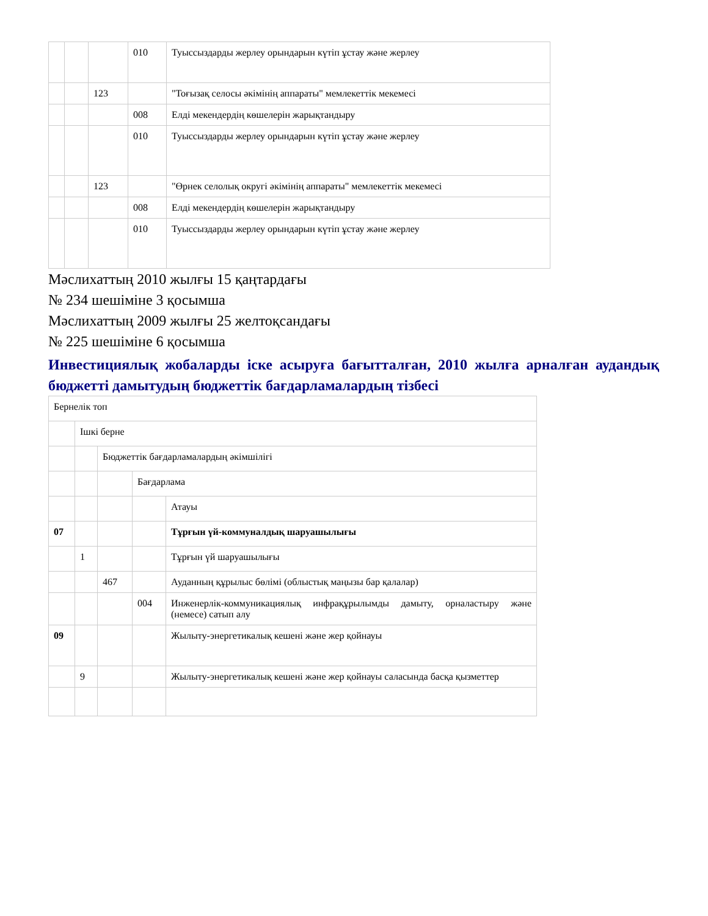| | | | 010 | Туыссыздарды жерлеу орындарын күтіп ұстау және жерлеу |
| | | 123 | | "Тоғызақ селосы әкімінің аппараты" мемлекеттік мекемесі |
| | | | 008 | Елді мекендердің көшелерін жарықтандыру |
| | | | 010 | Туыссыздарды жерлеу орындарын күтіп ұстау және жерлеу |
| | | 123 | | "Өрнек селолық округі әкімінің аппараты" мемлекеттік мекемесі |
| | | | 008 | Елді мекендердің көшелерін жарықтандыру |
| | | | 010 | Туыссыздарды жерлеу орындарын күтіп ұстау және жерлеу |
Мәслихаттың 2010 жылғы 15 қаңтардағы
№ 234 шешіміне 3 қосымша
Мәслихаттың 2009 жылғы 25 желтоқсандағы
№ 225 шешіміне 6 қосымша
Инвестициялық жобаларды іске асыруға бағытталған, 2010 жылға арналған аудандық бюджетті дамытудың бюджеттік бағдарламалардың тізбесі
| Бернелік топ | | | | |
| | Ішкі берне | | | |
| | | Бюджеттік бағдарламалардың әкімшілігі | | |
| | | | Бағдарлама | |
| | | | | Атауы |
| 07 | | | | Тұрғын үй-коммуналдық шаруашылығы |
| | 1 | | | Тұрғын үй шаруашылығы |
| | | 467 | | Ауданның құрылыс бөлімі (облыстық маңызы бар қалалар) |
| | | | 004 | Инженерлік-коммуникациялық инфрақұрылымды дамыту, орналастыру және (немесе) сатып алу |
| 09 | | | | Жылыту-энергетикалық кешені және жер қойнауы |
| | 9 | | | Жылыту-энергетикалық кешені және жер қойнауы саласында басқа қызметтер |